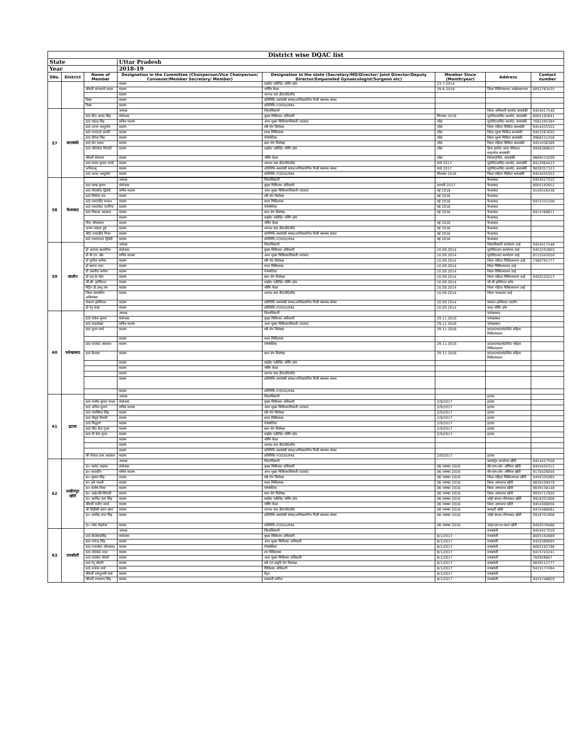| District wise DQAC list | | | | | | | |
| State | | | Uttar Pradesh | | | | |
| Year | | | 2018-19 | | | | |
| SNo. | District | Name of Member | Designation in the Committee (Chairperson/Vice Chairperson/ Convener/Member Secretary/ Member) | Designation in the state (Secretary/MD/Director/ Joint Director/Deputy Director/Empaneled Gynaecologist/Surgeon etc) | Member Since (Month/year) | Address | Contact number |
| | | | सदस्य | प्राईवेट एक्रीडिट नर्सिंग होम | 23-7-2014 | | |
| | | श्रीमती शांभवती यादव | सदस्य | नार्सिंग कैडर | 29-6-2016 | जिला चिकित्सालय अम्बेडकरनगर | 8052783435 |
| | | | सदस्य | जनपद स्तर डी0जी0सी0 | | | |
| | | रिक्त | सदस्य | प्रतिनिधि–स्वयंसेवी संस्था/अभिप्रमाणित निजी स्वास्थ्य संस्था | | | |
| | | रिक्त | सदस्य | प्रतिनिधि–FOGSI/IMA | | | |
| 57 | बाराबंकी | | अध्यक्ष | जिलाधिकारी | | जिला अधिकारी कार्या0 बाराबंकी | 9454417540 |
| | | डा0 डी0 आर0 सिंह | संयोजक | मुख्य चिकित्सा अधिकारी | सितम्बर 2016 | मु0चि0अधि0 कार्या0, बाराबंकी | 8005192641 |
| | | डा0 महेन्द्र सिंह | सचिव सदस्य | अपर मुख्य चिकित्साधिकारी–प0क0 | तदैव | मु0चि0अधि0 कार्या0, बाराबंकी | 7081595384 |
| | | डा0 आभा आशुतोष | सदस्य | स्त्री रोग विशेषज्ञ | तदैव | जिला महिला चिकि0 बाराबंकी | 9454455352 |
| | | डा0 एम0ए0 हनफी | सदस्य | शल्य चिकित्सक | तदैव | जिला पुरुष चिकि0 बाराबंकी | 9452267635 |
| | | डा0 वीरेन्द्र सिंह | सदस्य | ऐनेस्थेटिस्ट | तदैव | जिला पुरुष चिकि0 बाराबंकी | 9966231456 |
| | | डा0 प्रेम दयाल | सदस्य | बाल रोग विशेषज्ञ | तदैव | जिला महिला चिकि0 बाराबंकी | 9451036389 |
| | | डा0 जी0के0 त्रिपाठी | सदस्य | प्राईवेट एक्रीडिट नर्सिंग होम | तदैव | हिन्द इंस्टी0 आफ मेडिकल साइन्सेज बाराबंकी | 9956388615 |
| | | श्रीमती प्रेमलता | सदस्य | नर्सिंग कैडर | तदैव | जि0म0चि0, बाराबंकी | 9669574209 |
| | | डा0 संजय कुमार पाण्डे | सदस्य | जनपद स्तर डी0जी0सी0 | मार्च 2017 | मु0चि0अधि0 कार्या0, बाराबंकी | 9412964423 |
| | | अभिताशु | सदस्य | प्रतिनिधि–स्वयंसेवी संस्था/अभिप्रमाणित निजी स्वास्थ्य संस्था | मार्च 2017 | मु0चि0अधि0 कार्या0, बाराबंकी | 9839357323 |
| | | डा0 आभा आशुतोष | सदस्य | प्रतिनिधि–FOGSI/IMA | सितम्बर 2016 | जिला महिला चिकि0 बाराबंकी | 9454455352 |
| 58 | फैजाबाद | | अध्यक्ष | जिलाधिकारी | | फैजाबाद | 9454417552 |
| | | डा0 प्रसन्न कुमार | संयोजक | मुख्य चिकित्सा अधिकारी | जनवरी 2017 | फैजाबाद | 8005192652 |
| | | डा0 सी0बी0 द्विवेदी | सचिव सदस्य | अपर मुख्य चिकित्साधिकारी–प0क0 | मई 2016 | फैजाबाद | 9140316438 |
| | | डा0 विनीता राय | सदस्य | स्त्री रोग विशेषज्ञ | मई 2016 | फैजाबाद | |
| | | डा0 एस0पी0 बन्सल | सदस्य | शल्य चिकित्सक | मई 2016 | फैजाबाद | 9415332106 |
| | | डा0 एस0के0 पटारिया | सदस्य | ऐनेस्थेटिस्ट | मई 2016 | फैजाबाद | |
| | | डा0 विकास अग्रवाल | सदस्य | बाल रोग विशेषज्ञ | मई 2016 | फैजाबाद | 9415766611 |
| | | | सदस्य | प्राईवेट एक्रीडिट नर्सिंग होम | | फैजाबाद | |
| | | गीता श्रीवास्तव | सदस्य | नर्सिंग कैडर | मई 2016 | फैजाबाद | |
| | | अभय प्रकाश दुबे | सदस्य | जनपद स्तर डी0जी0सी0 | मई 2016 | फैजाबाद | |
| | | श्री0 एन0बी0 मिश्रा | सदस्य | प्रतिनिधि–स्वयंसेवी संस्था/अभिप्रमाणित निजी स्वास्थ्य संस्था | मई 2016 | फैजाबाद | |
| | | डा0 एस0एन0 द्विवेदी | सदस्य | प्रतिनिधि–FOGSI/IMA | मई 2016 | फैजाबाद | |
| 59 | जालौन | | अध्यक्ष | जिलाधिकारी | | जिलाधिकारी कार्यालय उरई | 9454417548 |
| | | डॉ अल्पना बरतारिया | संयोजक | मुख्य चिकित्सा अधिकारी | 10.09.2014 | मु0चि0अ0 कार्यालय उरई | 9452252803 |
| | | डॉ बी.एन. खैर | सचिव सदस्य | अपर मुख्य चिकित्साधिकारी–प0क0 | 10.09.2014 | मु0चि0अ0 कार्यालय उरई | 8115542050 |
| | | डॉ सुनीता बनौधा | सदस्य | स्त्री रोग विशेषज्ञ | 10.09.2014 | जिला महिला चिकित्सालय उरई | 7380791777 |
| | | डॉ बसन्त लाल | सदस्य | शल्य चिकित्सक | 10.09.2014 | जिला चिकित्सालय उरई | |
| | | डॉ अवनीश बनौधा | सदस्य | ऐनेस्थेटिस्ट | 10.09.2014 | जिला चिकित्सालय उरई | |
| | | डॉ एस.के पॉल | सदस्य | बाल रोग विशेषज्ञ | 10.09.2014 | जिला महिला चिकित्सालय उरई | 9450220213 |
| | | जी.बी. हास्पिटल | सदस्य | प्राईवेट एक्रीडिट नर्सिंग होम | 10.09.2014 | जी.बी हास्पिटल कोंच | |
| | | मेट्रिन डी.डब्लू.एच | सदस्य | नर्सिंग कैडर | 10.09.2014 | जिला महिला चिकित्सालय उरई | |
| | | जिला शासकीय अधिवक्ता | सदस्य | जनपद स्तर डी0जी0सी0 | 10.09.2014 | जिला न्यायालय उरई | |
| | | संकल्प हास्पिटल | सदस्य | प्रतिनिधि–स्वयंसेवी संस्था/अभिप्रमाणित निजी स्वास्थ्य संस्था | 10.09.2014 | संकल्प हास्पिटल जालौन | |
| | | डॉ रेनू चन्द्रा | सदस्य | प्रतिनिधि–FOGSI/IMA | 10.09.2014 | चन्द्रा नर्सिंग होम | |
| 60 | फर्रुखाबाद | | अध्यक्ष | जिलाधिकारी | | फर्रुखाबाद | |
| | | डा0 राकेश कुमार | संयोजक | मुख्य चिकित्सा अधिकारी | 29.11.2016 | फर्रुखाबाद | |
| | | डा0 चन्द्रशेखर | सचिव सदस्य | अपर मुख्य चिकित्साधिकारी–प0क0 | 29.11.2016 | फर्रुखाबाद | |
| | | डा0 पूनम शर्मा | सदस्य | स्त्री रोग विशेषज्ञ | 29.11.2016 | डा0रा0म0लो0जि0 महिला चिकित्सालय | |
| | | | सदस्य | शल्य चिकित्सक | | | |
| | | डा0 ए0के0 अग्रवाल | सदस्य | ऐनेस्थेटिस्ट | 29.11.2016 | डा0रा0म0लो0जि0 महिला चिकित्सालय | |
| | | डा0 कैलाश | सदस्य | बाल रोग विशेषज्ञ | 29.11.2016 | डा0रा0म0लो0जि0 महिला चिकित्सालय | |
| | | | सदस्य | प्राईवेट एक्रीडिट नर्सिंग होम | | | |
| | | | सदस्य | नर्सिंग कैडर | | | |
| | | | सदस्य | जनपद स्तर डी0जी0सी0 | | | |
| | | | सदस्य | प्रतिनिधि–स्वयंसेवी संस्था/अभिप्रमाणित निजी स्वास्थ्य संस्था | | | |
| | | | सदस्य | प्रतिनिधि–FOGSI/IMA | | | |
| 61 | इटावा | | अध्यक्ष | जिलाधिकारी | | इटावा | |
| | | डा0 राजीव कुमार यादव | संयोजक | मुख्य चिकित्सा अधिकारी | 2/9/2017 | इटावा | |
| | | डा0 अनिल कुमार | सचिव सदस्य | अपर मुख्य चिकित्साधिकारी–प0क0 | 2/9/2017 | इटावा | |
| | | डा0 यशस्विता सिंह | सदस्य | स्त्री रोग विशेषज्ञ | 2/9/2017 | इटावा | |
| | | डा0 पीयूष तिवारी | सदस्य | शल्य चिकित्सक | 2/9/2017 | इटावा | |
| | | डा0 सिद्धार्थ | सदस्य | ऐनेस्थेटिस्ट | 2/9/2017 | इटावा | |
| | | डा0 पी0 के0 गुप्ता | सदस्य | बाल रोग विशेषज्ञ | 2/9/2017 | इटावा | |
| | | डा0 वी के0 गुप्ता | सदस्य | प्राईवेट एक्रीडिट नर्सिंग होम | 2/9/2017 | इटावा | |
| | | | सदस्य | नर्सिंग कैडर | | | |
| | | | सदस्य | जनपद स्तर डी0जी0सी0 | | | |
| | | | सदस्य | प्रतिनिधि–स्वयंसेवी संस्था/अभिप्रमाणित निजी स्वास्थ्य संस्था | | | |
| | | श्री गोपाल दास अग्रवाल | सदस्य | प्रतिनिधि–FOGSI/IMA | 2/9/2017 | इटावा | |
| 62 | लखीमपुर खीरी | | अध्यक्ष | जिलाधिकारी | | कलेक्ट्रेट कार्यालय खीरी | 9454417558 |
| | | डा० जावेद अहमद | संयोजक | मुख्य चिकित्सा अधिकारी | 06 नवम्बर 2016 | सी०एम०ओ० ऑफिस खीरी | 9454455312 |
| | | डा० मातादीन | सचिव सदस्य | अपर मुख्य चिकित्साधिकारी–प0क0 | 06 नवम्बर 2016 | सी०एम०ओ० ऑफिस खीरी | 9170426050 |
| | | डा० सुषमा सिंह | सदस्य | स्त्री रोग विशेषज्ञ | 06 नवम्बर 2016 | जिला महिला चिकित्सालय खीरी | 9450335065 |
| | | डा० हर्ष भारती | सदस्य | शल्य चिकित्सक | 06 नवम्बर 2016 | जिला अस्पताल खीरी | 9839109479 |
| | | डा० संतोष मिश्रा | सदस्य | ऐनेस्थेटिस्ट | 06 नवम्बर 2016 | जिला अस्पताल खीरी | 9839138148 |
| | | डा० आई०बी०त्रिपाठी | सदस्य | बाल रोग विशेषज्ञ | 06 नवम्बर 2016 | जिला अस्पताल खीरी | 9935717920 |
| | | डा० अरविंद्र पाल सिंह | सदस्य | प्राईवेट एक्रीडिट नर्सिंग होम | 06 नवम्बर 2016 | जोड़ी बंगला,नौरंगाबाद खीरी | 9918701908 |
| | | श्रीमती एलीन जार्ज | सदस्य | नर्सिंग कैडर | 06 नवम्बर 2016 | जिला अस्पताल खीरी | 9454306056 |
| | | श्री सिद्दीकी हसन खान | सदस्य | जनपद स्तर डी0जी0सी0 | 06 नवम्बर 2016 | कचहरी खीरी | 9415466061 |
| | | डा० अरविंद्र पाल सिंह | सदस्य | प्रतिनिधि–स्वयंसेवी संस्था/अभिप्रमाणित निजी स्वास्थ्य संस्था | 06 नवम्बर 2016 | जोड़ी बंगला,नौरंगाबाद खीरी | 9918701908 |
| | | डा० रमेश मेहरोत्रा | सदस्य | प्रतिनिधि–FOGSI/IMA | 06 नवम्बर 2016 | आई०एम०ए०भवन खीरी | 9450376466 |
| 63 | रायबरेली | | अध्यक्ष | जिलाधिकारी | | रायबरेली | 9454417559 |
| | | डा0 डी0के0सिंह | संयोजक | मुख्य चिकित्सा अधिकारी | 8/1/2017 | रायबरेली | 8005192689 |
| | | डा0 नागेन्द्र सिंह | सदस्य | अपर मुख्य चिकित्सा अधिकारी | 8/1/2017 | रायबरेली | 9450369095 |
| | | डा0 एन0के0 श्रीवास्तव | सदस्य | ऐनेस्थेटिस्ट | 8/1/2017 | रायबरेली | 8005192796 |
| | | डा0 जे0के0 लाल | सदस्य | ल्य चिकित्सक | 8/1/2017 | रायबरेली | 9415743241 |
| | | डा0 ए0के0 चौधरी | सदस्य | अपर मुख्य चिकित्सा अधिकारी | 8/1/2017 | रायबरेली | 783928607 |
| | | डा0 रेनू चौधरी | सदस्य | स्त्री एवं प्रसूति रोग विशषज्ञ | 8/1/2017 | रायबरेली | 9839112777 |
| | | डा0 राजेन्द्र शर्मा | सदस्य | चिकित्सा अधिकारी | 8/1/2017 | रायबरेली | 9415177494 |
| | | श्रीमती रामदुलारी वर्मा | सदस्य | मैट्रन | 8/1/2017 | रायबरेली | |
| | | श्रीमती रामसरन सिंह | सदस्य | सरकारी वकील | 8/1/2017 | रायबरेली | 9415748659 |